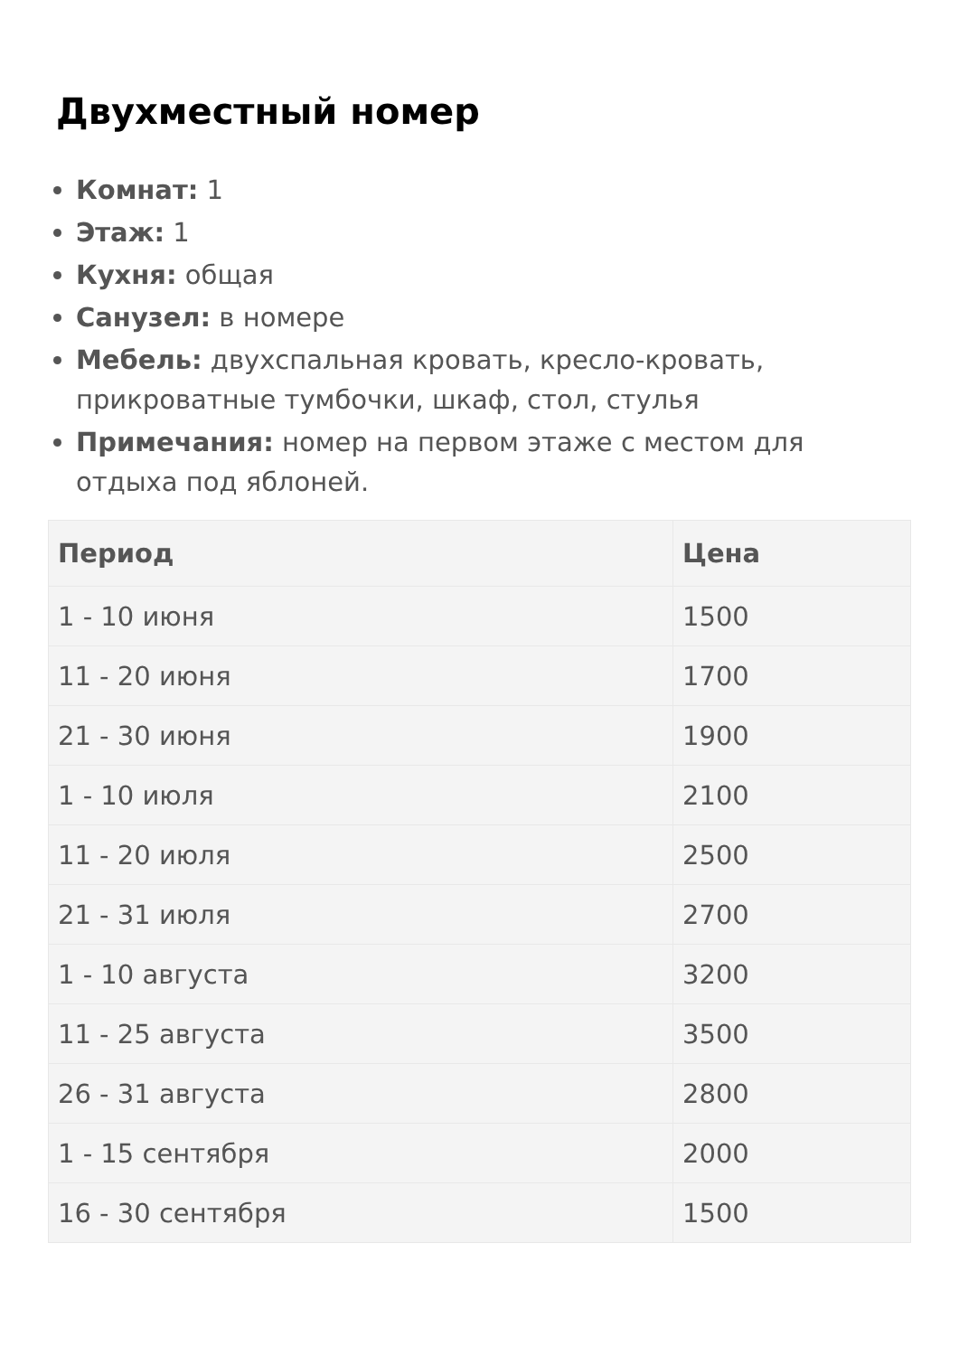Двухместный номер
Комнат: 1
Этаж: 1
Кухня: общая
Санузел: в номере
Мебель: двухспальная кровать, кресло-кровать, прикроватные тумбочки, шкаф, стол, стулья
Примечания: номер на первом этаже с местом для отдыха под яблоней.
| Период | Цена |
| --- | --- |
| 1 - 10 июня | 1500 |
| 11 - 20 июня | 1700 |
| 21 - 30 июня | 1900 |
| 1 - 10 июля | 2100 |
| 11 - 20 июля | 2500 |
| 21 - 31 июля | 2700 |
| 1 - 10 августа | 3200 |
| 11 - 25 августа | 3500 |
| 26 - 31 августа | 2800 |
| 1 - 15 сентября | 2000 |
| 16 - 30 сентября | 1500 |